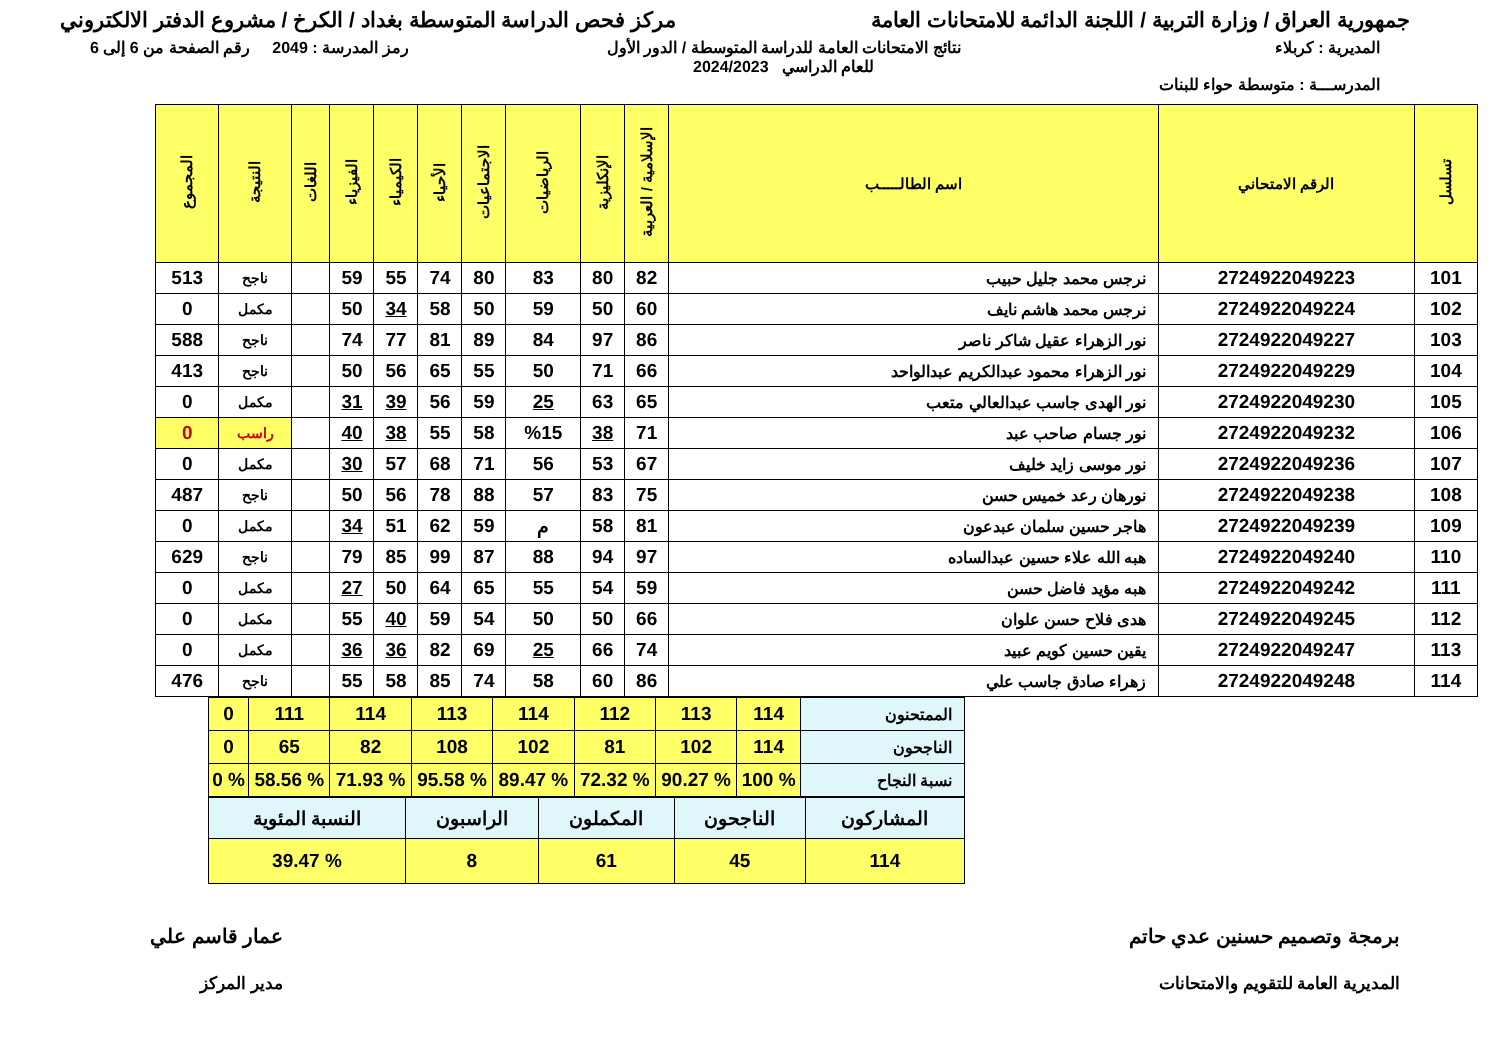جمهورية العراق / وزارة التربية / اللجنة الدائمة للامتحانات العامة
مركز فحص الدراسة المتوسطة بغداد / الكرخ / مشروع الدفتر الالكتروني
المديرية : كربلاء
المدرســـة : متوسطة حواء للبنات
نتائج الامتحانات العامة للدراسة المتوسطة / الدور الأول
للعام الدراسي 2024/2023
رمز المدرسة : 2049 رقم الصفحة من 6 إلى 6
| تسلسل | الرقم الامتحاني | اسم الطالـــــب | الإسلامية / العربية | الإنكليزية | الرياضيات | الاجتماعيات | الأحياء | الكيمياء | الفيزياء | اللغات | النتيجة | المجموع |
| --- | --- | --- | --- | --- | --- | --- | --- | --- | --- | --- | --- | --- |
| 101 | 2724922049223 | نرجس محمد جليل حبيب | 82 | 80 | 83 | 80 | 74 | 55 | 59 | | ناجح | 513 |
| 102 | 2724922049224 | نرجس محمد هاشم نايف | 60 | 50 | 59 | 50 | 58 | 34 | 50 | | مكمل | 0 |
| 103 | 2724922049227 | نور الزهراء عقيل شاكر ناصر | 86 | 97 | 84 | 89 | 81 | 77 | 74 | | ناجح | 588 |
| 104 | 2724922049229 | نور الزهراء محمود عبدالكريم عبدالواحد | 66 | 71 | 50 | 55 | 65 | 56 | 50 | | ناجح | 413 |
| 105 | 2724922049230 | نور الهدى جاسب عبدالعالي متعب | 65 | 63 | 25 | 59 | 56 | 39 | 31 | | مكمل | 0 |
| 106 | 2724922049232 | نور جسام صاحب عبد | 71 | 38 | %15 | 58 | 55 | 38 | 40 | | راسب | 0 |
| 107 | 2724922049236 | نور موسى زايد خليف | 67 | 53 | 56 | 71 | 68 | 57 | 30 | | مكمل | 0 |
| 108 | 2724922049238 | نورهان رعد خميس حسن | 75 | 83 | 57 | 88 | 78 | 56 | 50 | | ناجح | 487 |
| 109 | 2724922049239 | هاجر حسين سلمان عبدعون | 81 | 58 | م | 59 | 62 | 51 | 34 | | مكمل | 0 |
| 110 | 2724922049240 | هبه الله علاء حسين عبدالساده | 97 | 94 | 88 | 87 | 99 | 85 | 79 | | ناجح | 629 |
| 111 | 2724922049242 | هبه مؤيد فاضل حسن | 59 | 54 | 55 | 65 | 64 | 50 | 27 | | مكمل | 0 |
| 112 | 2724922049245 | هدى فلاح حسن علوان | 66 | 50 | 50 | 54 | 59 | 40 | 55 | | مكمل | 0 |
| 113 | 2724922049247 | يقين حسين كويم عبيد | 74 | 66 | 25 | 69 | 82 | 36 | 36 | | مكمل | 0 |
| 114 | 2724922049248 | زهراء صادق جاسب علي | 86 | 60 | 58 | 74 | 85 | 58 | 55 | | ناجح | 476 |
| الممتحنون | 114 | 113 | 112 | 114 | 113 | 114 | 111 | 0 |
| الناجحون | 114 | 102 | 81 | 102 | 108 | 82 | 65 | 0 |
| نسبة النجاح | % 100 | % 90.27 | % 72.32 | % 89.47 | % 95.58 | % 71.93 | % 58.56 | % 0 |
| المشاركون | الناجحون | المكملون | الراسبون | النسبة المئوية |
| 114 | 45 | 61 | 8 | % 39.47 |
برمجة وتصميم حسنين عدي حاتم
المديرية العامة للتقويم والامتحانات
عمار قاسم علي
مدير المركز